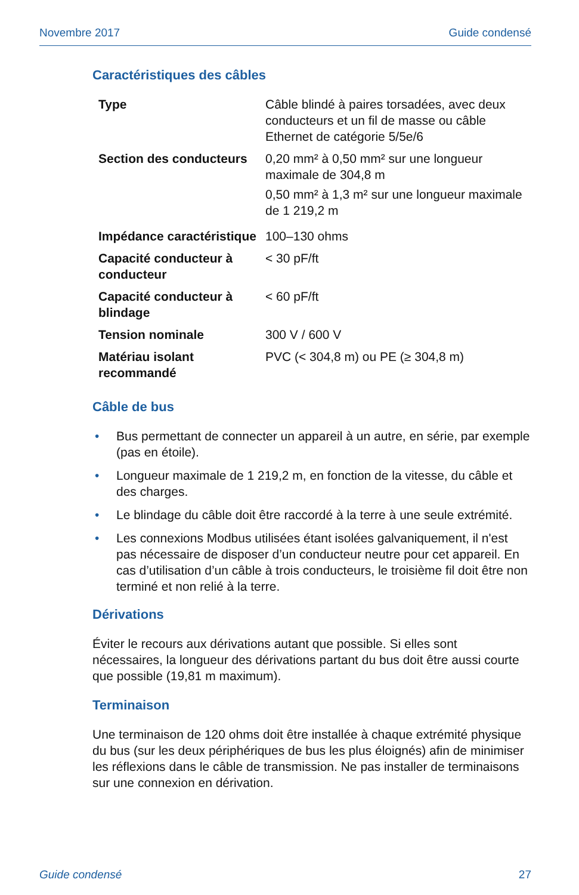Novembre 2017 Guide condensé
Caractéristiques des câbles
| Type | Câble blindé à paires torsadées, avec deux conducteurs et un fil de masse ou câble Ethernet de catégorie 5/5e/6 |
| Section des conducteurs | 0,20 mm² à 0,50 mm² sur une longueur maximale de 304,8 m 0,50 mm² à 1,3 m² sur une longueur maximale de 1 219,2 m |
| Impédance caractéristique | 100–130 ohms |
| Capacité conducteur à conducteur | < 30 pF/ft |
| Capacité conducteur à blindage | < 60 pF/ft |
| Tension nominale | 300 V / 600 V |
| Matériau isolant recommandé | PVC (< 304,8 m) ou PE (≥ 304,8 m) |
Câble de bus
• Bus permettant de connecter un appareil à un autre, en série, par exemple (pas en étoile).
• Longueur maximale de 1 219,2 m, en fonction de la vitesse, du câble et des charges.
• Le blindage du câble doit être raccordé à la terre à une seule extrémité.
• Les connexions Modbus utilisées étant isolées galvaniquement, il n'est pas nécessaire de disposer d’un conducteur neutre pour cet appareil. En cas d’utilisation d’un câble à trois conducteurs, le troisième fil doit être non terminé et non relié à la terre.
Dérivations
Éviter le recours aux dérivations autant que possible. Si elles sont nécessaires, la longueur des dérivations partant du bus doit être aussi courte que possible (19,81 m maximum).
Terminaison
Une terminaison de 120 ohms doit être installée à chaque extrémité physique du bus (sur les deux périphériques de bus les plus éloignés) afin de minimiser les réflexions dans le câble de transmission. Ne pas installer de terminaisons sur une connexion en dérivation.
Guide condensé 27